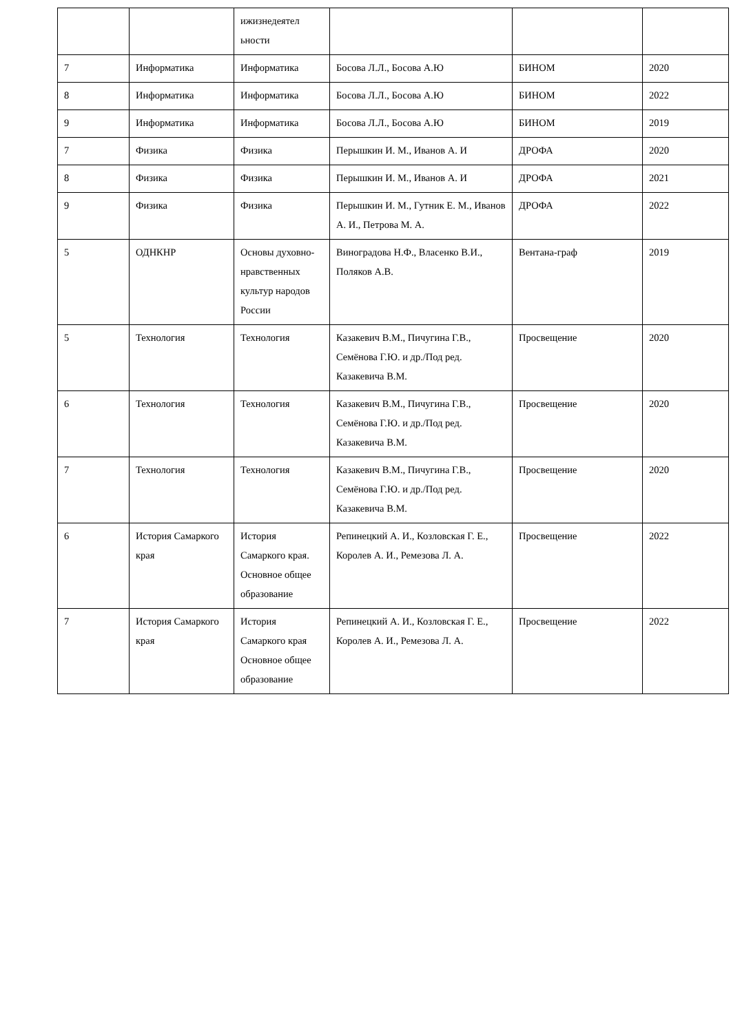| | | ижизнедеятел ьности | | | |
| 7 | Информатика | Информатика | Босова Л.Л., Босова А.Ю | БИНОМ | 2020 |
| 8 | Информатика | Информатика | Босова Л.Л., Босова А.Ю | БИНОМ | 2022 |
| 9 | Информатика | Информатика | Босова Л.Л., Босова А.Ю | БИНОМ | 2019 |
| 7 | Физика | Физика | Перышкин И. М., Иванов А. И | ДРОФА | 2020 |
| 8 | Физика | Физика | Перышкин И. М., Иванов А. И | ДРОФА | 2021 |
| 9 | Физика | Физика | Перышкин И. М., Гутник Е. М., Иванов А. И., Петрова М. А. | ДРОФА | 2022 |
| 5 | ОДНКНР | Основы духовно-нравственных культур народов России | Виноградова Н.Ф., Власенко В.И., Поляков А.В. | Вентана-граф | 2019 |
| 5 | Технология | Технология | Казакевич В.М., Пичугина Г.В., Семёнова Г.Ю. и др./Под ред. Казакевича В.М. | Просвещение | 2020 |
| 6 | Технология | Технология | Казакевич В.М., Пичугина Г.В., Семёнова Г.Ю. и др./Под ред. Казакевича В.М. | Просвещение | 2020 |
| 7 | Технология | Технология | Казакевич В.М., Пичугина Г.В., Семёнова Г.Ю. и др./Под ред. Казакевича В.М. | Просвещение | 2020 |
| 6 | История Самаркого края | История Самаркого края. Основное общее образование | Репинецкий А. И., Козловская Г. Е., Королев А. И., Ремезова Л. А. | Просвещение | 2022 |
| 7 | История Самаркого края | История Самаркого края Основное общее образование | Репинецкий А. И., Козловская Г. Е., Королев А. И., Ремезова Л. А. | Просвещение | 2022 |